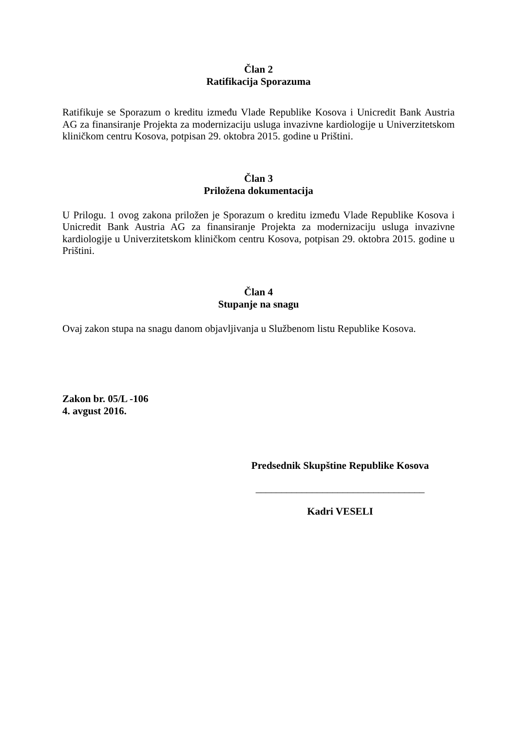Član 2
Ratifikacija Sporazuma
Ratifikuje se Sporazum o kreditu između Vlade Republike Kosova i Unicredit Bank Austria AG za finansiranje Projekta za modernizaciju usluga invazivne kardiologije u Univerzitetskom kliničkom centru Kosova, potpisan 29. oktobra 2015. godine u Prištini.
Član 3
Priložena dokumentacija
U Prilogu. 1 ovog zakona priložen je Sporazum o kreditu između Vlade Republike Kosova i Unicredit Bank Austria AG za finansiranje Projekta za modernizaciju usluga invazivne kardiologije u Univerzitetskom kliničkom centru Kosova, potpisan 29. oktobra 2015. godine u Prištini.
Član 4
Stupanje na snagu
Ovaj zakon stupa na snagu danom objavljivanja u Službenom listu Republike Kosova.
Zakon br. 05/L -106
4. avgust 2016.
Predsednik Skupštine Republike Kosova
_________________________________
Kadri VESELI